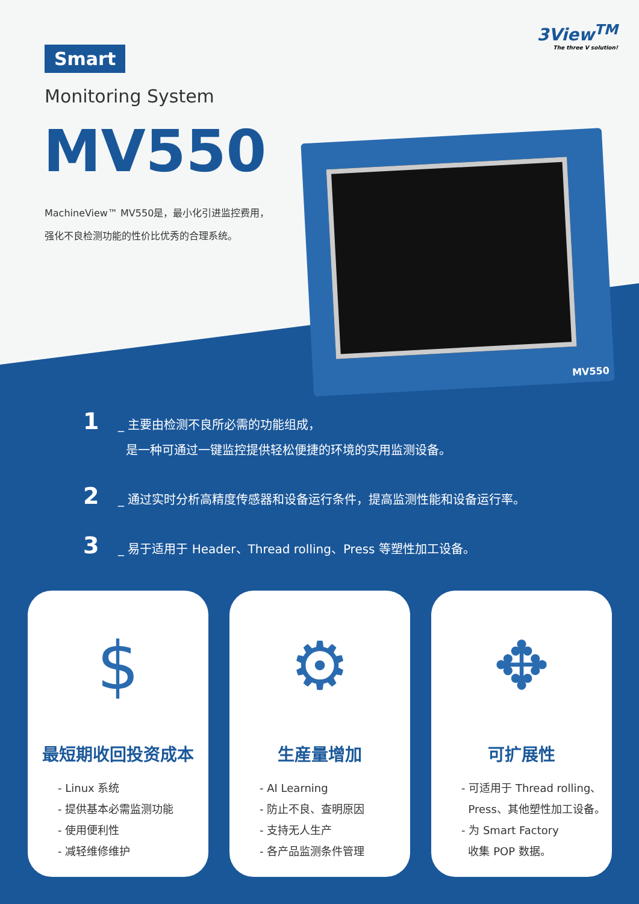3View<sup>TM</sup>
The three V solution!
Smart
Monitoring System
MV550
MachineView™ MV550是，最小化引进监控费用，
强化不良检测功能的性价比优秀的合理系统。
MV550
1
_ 主要由检测不良所必需的功能组成，
是一种可通过一键监控提供轻松便捷的环境的实用监测设备。
2
_ 通过实时分析高精度传感器和设备运行条件，提高监测性能和设备运行率。
3
_ 易于适用于 Header、Thread rolling、Press 等塑性加工设备。
$
最短期收回投资成本
- Linux 系统
- 提供基本必需监测功能
- 使用便利性
- 减轻维修维护
⚙
生産量增加
- AI Learning
- 防止不良、查明原因
- 支持无人生产
- 各产品监测条件管理
✥
可扩展性
- 可适用于 Thread rolling、
Press、其他塑性加工设备。
- 为 Smart Factory
收集 POP 数据。